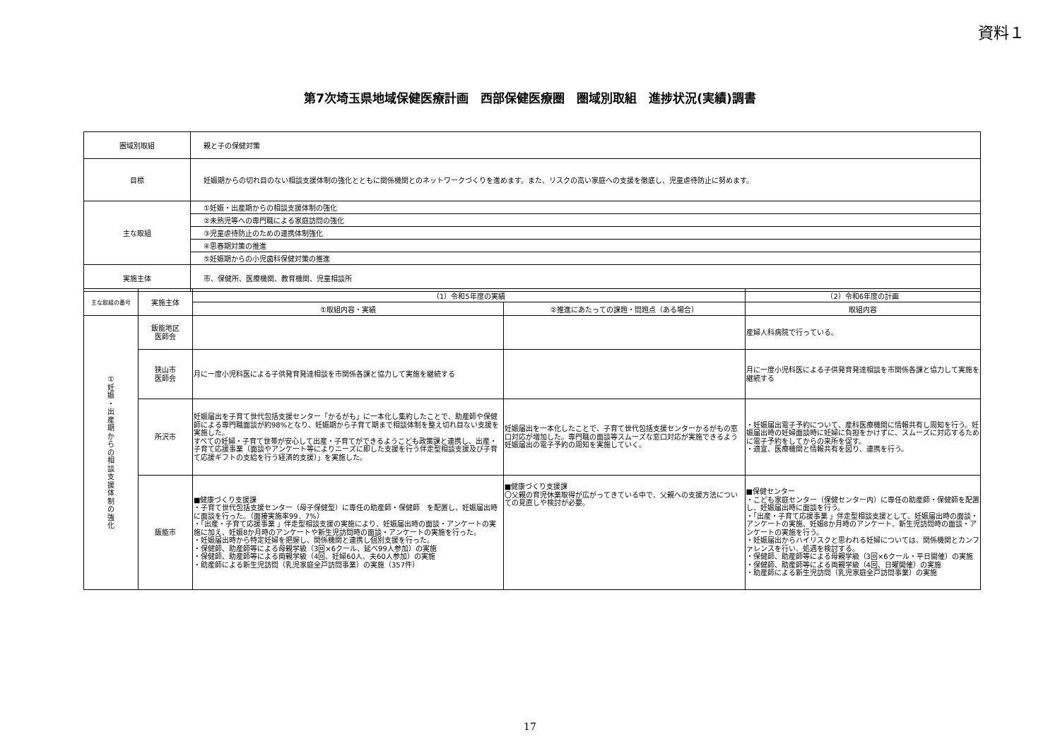資料１
第7次埼玉県地域保健医療計画　西部保健医療圏　圏域別取組　進捗状況(実績)調書
| 圏域別取組 | 親と子の保健対策 |
| 目標 | 妊娠期からの切れ目のない相談支援体制の強化とともに関係機関とのネットワークづくりを進めます。また、リスクの高い家庭への支援を徹底し、児童虐待防止に努めます。 |
| 主な取組 | ①妊娠・出産期からの相談支援体制の強化 |
| | ②未熟児等への専門職による家庭訪問の強化 |
| | ③児童虐待防止のための連携体制強化 |
| | ④思春期対策の推進 |
| | ⑤妊娠期からの小児歯科保健対策の推進 |
| 実施主体 | 市、保健所、医療機関、教育機関、児童相談所 |
| 主な取組の番号 | 実施主体 | （1）令和5年度の実績 | | （2）令和6年度の計画 |
| --- | --- | --- | --- | --- |
| | | ①取組内容・実績 | ②推進にあたっての課題・問題点（ある場合） | 取組内容 |
| ① 妊 娠 ・ 出 産 期 か ら の 相 談 支 援 体 制 の 強 化 | 飯能地区 医師会 | | | 産婦人科病院で行っている。 |
| | 狭山市 医師会 | 月に一度小児科医による子供発育発達相談を市関係各課と協力して実施を継続する | | 月に一度小児科医による子供発育発達相談を市関係各課と協力して実施を継続する |
| | 所沢市 | 妊娠届出を子育て世代包括支援センター「かるがも」に一本化し集約したことで、助産師や保健師による専門職面談が約98%となり、妊娠期から子育て期まで相談体制を整え切れ目ない支援を実施した。 すべての妊婦・子育て世帯が安心して出産・子育てができるようこども政策課と連携し、出産・子育て応援事業（面談やアンケート等によりニーズに即した支援を行う伴走型相談支援及び子育て応援ギフトの支給を行う経済的支援）」を実施した。 | 妊娠届出を一本化したことで、子育て世代包括支援センターかるがもの窓口対応が増加した。専門職の面談等スムーズな窓口対応が実施できるよう妊娠届出の電子予約の周知を実施していく。 | ・妊娠届出電子予約について、産科医療機関に情報共有し周知を行う。妊娠届出時の妊婦面談時に妊婦に負担をかけずに、スムーズに対応するために電子予約をしてからの来所を促す。 ・適宜、医療機関と情報共有を図り、連携を行う。 |
| | 飯能市 | ■健康づくり支援課 ・子育て世代包括支援センター（母子保健型）に専任の助産師・保健師 を配置し、妊娠届出時に面談を行った。（面接実施率99．7%） ・「出産・子育て応援事業 」伴走型相談支援の実施により、妊娠届出時の面談・アンケートの実施に加え、妊娠8か月時のアンケートや新生児訪問時の面談・アンケートの実施を行った。 ・妊娠届出時から特定妊婦を把握し、関係機関と連携し個別支援を行った。 ・保健師、助産師等による母親学級（3回×6クール、延べ99人参加）の実施 ・保健師、助産師等による両親学級（4回、妊婦60人、夫60人参加）の実施 ・助産師による新生児訪問（乳児家庭全戸訪問事業）の実施（357件） | ■健康づくり支援課 〇父親の育児休業取得が広がってきている中で、父親への支援方法についての見直しや検討が必要。 | ■保健センター ・こども家庭センター（保健センター内）に専任の助産師・保健師を配置し、妊娠届出時に面談を行う。 ・「出産・子育て応援事業 」伴走型相談支援として、妊娠届出時の面談・アンケートの実施、妊娠8か月時のアンケート、新生児訪問時の面談・アンケートの実施を行う。 ・妊娠届出からハイリスクと思われる妊婦については、関係機関とカンファレンスを行い、処遇を検討する。 ・保健師、助産師等による母親学級（3回×6クール・平日開催）の実施 ・保健師、助産師等による両親学級（4回、日曜開催）の実施 ・助産師による新生児訪問（乳児家庭全戸訪問事業）の実施 |
17